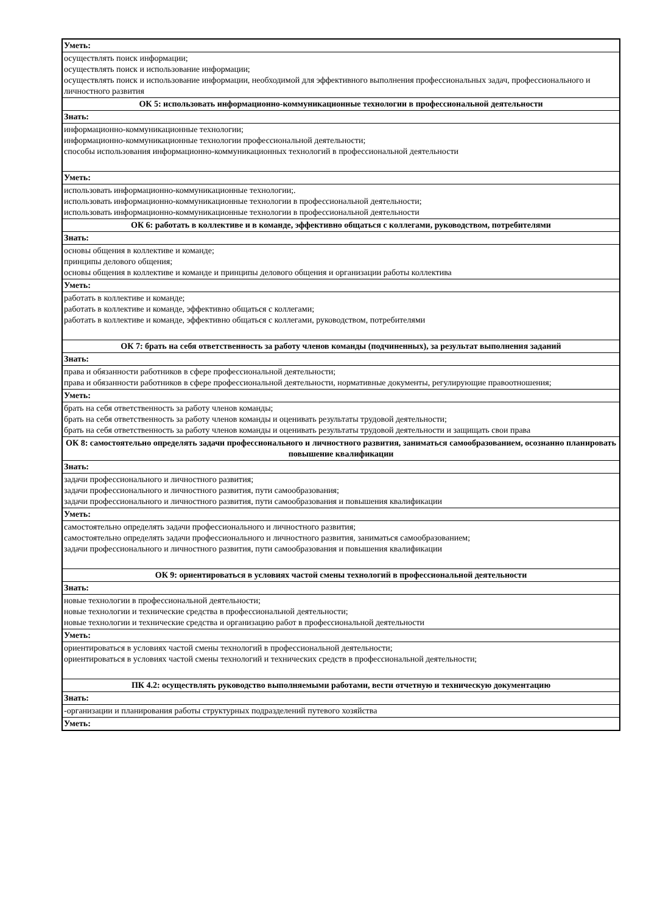| Уметь: |
| осуществлять поиск информации; осуществлять поиск и использование информации; осуществлять поиск и использование информации, необходимой для эффективного выполнения профессиональных задач, профессионального и личностного развития |
| ОК 5: использовать информационно-коммуникационные технологии в профессиональной деятельности |
| Знать: |
| информационно-коммуникационные технологии; информационно-коммуникационные технологии профессиональной деятельности; способы использования информационно-коммуникационных технологий в профессиональной деятельности |
| Уметь: |
| использовать информационно-коммуникационные технологии;. использовать информационно-коммуникационные технологии в профессиональной деятельности; использовать информационно-коммуникационные технологии в профессиональной деятельности |
| ОК 6: работать в коллективе и в команде, эффективно общаться с коллегами, руководством, потребителями |
| Знать: |
| основы общения в коллективе и команде; принципы делового общения; основы общения в коллективе и команде и принципы делового общения и организации работы коллектива |
| Уметь: |
| работать в коллективе и команде; работать в коллективе и команде, эффективно общаться с коллегами; работать в коллективе и команде, эффективно общаться с коллегами, руководством, потребителями |
| ОК 7: брать на себя ответственность за работу членов команды (подчиненных), за результат выполнения заданий |
| Знать: |
| права и обязанности работников в сфере профессиональной деятельности; права и обязанности работников в сфере профессиональной деятельности, нормативные документы, регулирующие правоотношения; |
| Уметь: |
| брать на себя ответственность за работу членов команды; брать на себя ответственность за работу членов команды и оценивать результаты трудовой деятельности; брать на себя ответственность за работу членов команды и оценивать результаты трудовой деятельности и защищать свои права |
| ОК 8: самостоятельно определять задачи профессионального и личностного развития, заниматься самообразованием, осознанно планировать повышение квалификации |
| Знать: |
| задачи профессионального и личностного развития; задачи профессионального и личностного развития, пути самообразования; задачи профессионального и личностного развития, пути самообразования и повышения квалификации |
| Уметь: |
| самостоятельно определять задачи профессионального и личностного развития; самостоятельно определять задачи профессионального и личностного развития, заниматься самообразованием; задачи профессионального и личностного развития, пути самообразования и повышения квалификации |
| ОК 9: ориентироваться в условиях частой смены технологий в профессиональной деятельности |
| Знать: |
| новые технологии в профессиональной деятельности; новые технологии и технические средства в профессиональной деятельности; новые технологии и технические средства и организацию работ в профессиональной деятельности |
| Уметь: |
| ориентироваться в условиях частой смены технологий в профессиональной деятельности; ориентироваться в условиях частой смены технологий и технических средств в профессиональной деятельности; |
| ПК 4.2: осуществлять руководство выполняемыми работами, вести отчетную и техническую документацию |
| Знать: |
| -организации и планирования работы структурных подразделений путевого хозяйства |
| Уметь: |